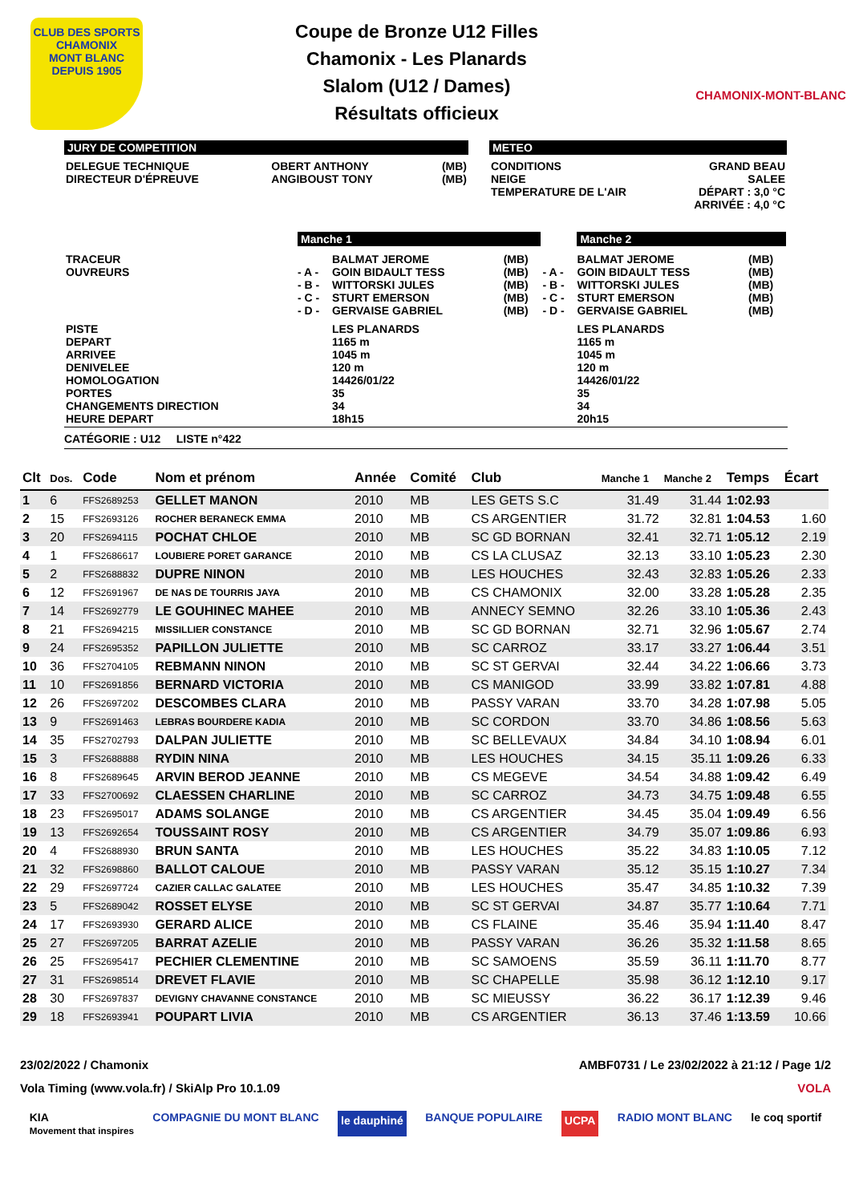CLUB DES SPORTS
CHAMONIX
MONT BLANC
DEPUIS 1905
Coupe de Bronze U12 Filles
Chamonix - Les Planards
Slalom (U12 / Dames)
Résultats officieux
CHAMONIX-MONT-BLANC
JURY DE COMPETITION
| DELEGUE TECHNIQUE DIRECTEUR D'ÉPREUVE | OBERT ANTHONY ANGIBOUST TONY | (MB) (MB) |
METEO
| CONDITIONS NEIGE TEMPERATURE DE L'AIR | GRAND BEAU SALEE DÉPART : 3,0 °C ARRIVÉE : 4,0 °C |
| | Manche 1 | | | | Manche 2 | |
| TRACEUR OUVREURS | - A - - B - - C - - D - | BALMAT JEROME GOIN BIDAULT TESS WITTORSKI JULES STURT EMERSON GERVAISE GABRIEL | (MB) (MB) (MB) (MB) (MB) | - A - - B - - C - - D - | BALMAT JEROME GOIN BIDAULT TESS WITTORSKI JULES STURT EMERSON GERVAISE GABRIEL | (MB) (MB) (MB) (MB) (MB) |
| PISTE DEPART ARRIVEE DENIVELEE HOMOLOGATION PORTES CHANGEMENTS DIRECTION HEURE DEPART | | LES PLANARDS 1165 m 1045 m 120 m 14426/01/22 35 34 18h15 | | | LES PLANARDS 1165 m 1045 m 120 m 14426/01/22 35 34 20h15 | |
CATÉGORIE : U12 LISTE n°422
| Clt | Dos. | Code | Nom et prénom | Année | Comité | Club | Manche 1 | Manche 2 | Temps | Écart |
| --- | --- | --- | --- | --- | --- | --- | --- | --- | --- | --- |
| 1 | 6 | FFS2689253 | GELLET MANON | 2010 | MB | LES GETS S.C | 31.49 | 31.44 | 1:02.93 | |
| 2 | 15 | FFS2693126 | ROCHER BERANECK EMMA | 2010 | MB | CS ARGENTIER | 31.72 | 32.81 | 1:04.53 | 1.60 |
| 3 | 20 | FFS2694115 | POCHAT CHLOE | 2010 | MB | SC GD BORNAN | 32.41 | 32.71 | 1:05.12 | 2.19 |
| 4 | 1 | FFS2686617 | LOUBIERE PORET GARANCE | 2010 | MB | CS LA CLUSAZ | 32.13 | 33.10 | 1:05.23 | 2.30 |
| 5 | 2 | FFS2688832 | DUPRE NINON | 2010 | MB | LES HOUCHES | 32.43 | 32.83 | 1:05.26 | 2.33 |
| 6 | 12 | FFS2691967 | DE NAS DE TOURRIS JAYA | 2010 | MB | CS CHAMONIX | 32.00 | 33.28 | 1:05.28 | 2.35 |
| 7 | 14 | FFS2692779 | LE GOUHINEC MAHEE | 2010 | MB | ANNECY SEMNO | 32.26 | 33.10 | 1:05.36 | 2.43 |
| 8 | 21 | FFS2694215 | MISSILLIER CONSTANCE | 2010 | MB | SC GD BORNAN | 32.71 | 32.96 | 1:05.67 | 2.74 |
| 9 | 24 | FFS2695352 | PAPILLON JULIETTE | 2010 | MB | SC CARROZ | 33.17 | 33.27 | 1:06.44 | 3.51 |
| 10 | 36 | FFS2704105 | REBMANN NINON | 2010 | MB | SC ST GERVAI | 32.44 | 34.22 | 1:06.66 | 3.73 |
| 11 | 10 | FFS2691856 | BERNARD VICTORIA | 2010 | MB | CS MANIGOD | 33.99 | 33.82 | 1:07.81 | 4.88 |
| 12 | 26 | FFS2697202 | DESCOMBES CLARA | 2010 | MB | PASSY VARAN | 33.70 | 34.28 | 1:07.98 | 5.05 |
| 13 | 9 | FFS2691463 | LEBRAS BOURDERE KADIA | 2010 | MB | SC CORDON | 33.70 | 34.86 | 1:08.56 | 5.63 |
| 14 | 35 | FFS2702793 | DALPAN JULIETTE | 2010 | MB | SC BELLEVAUX | 34.84 | 34.10 | 1:08.94 | 6.01 |
| 15 | 3 | FFS2688888 | RYDIN NINA | 2010 | MB | LES HOUCHES | 34.15 | 35.11 | 1:09.26 | 6.33 |
| 16 | 8 | FFS2689645 | ARVIN BEROD JEANNE | 2010 | MB | CS MEGEVE | 34.54 | 34.88 | 1:09.42 | 6.49 |
| 17 | 33 | FFS2700692 | CLAESSEN CHARLINE | 2010 | MB | SC CARROZ | 34.73 | 34.75 | 1:09.48 | 6.55 |
| 18 | 23 | FFS2695017 | ADAMS SOLANGE | 2010 | MB | CS ARGENTIER | 34.45 | 35.04 | 1:09.49 | 6.56 |
| 19 | 13 | FFS2692654 | TOUSSAINT ROSY | 2010 | MB | CS ARGENTIER | 34.79 | 35.07 | 1:09.86 | 6.93 |
| 20 | 4 | FFS2688930 | BRUN SANTA | 2010 | MB | LES HOUCHES | 35.22 | 34.83 | 1:10.05 | 7.12 |
| 21 | 32 | FFS2698860 | BALLOT CALOUE | 2010 | MB | PASSY VARAN | 35.12 | 35.15 | 1:10.27 | 7.34 |
| 22 | 29 | FFS2697724 | CAZIER CALLAC GALATEE | 2010 | MB | LES HOUCHES | 35.47 | 34.85 | 1:10.32 | 7.39 |
| 23 | 5 | FFS2689042 | ROSSET ELYSE | 2010 | MB | SC ST GERVAI | 34.87 | 35.77 | 1:10.64 | 7.71 |
| 24 | 17 | FFS2693930 | GERARD ALICE | 2010 | MB | CS FLAINE | 35.46 | 35.94 | 1:11.40 | 8.47 |
| 25 | 27 | FFS2697205 | BARRAT AZELIE | 2010 | MB | PASSY VARAN | 36.26 | 35.32 | 1:11.58 | 8.65 |
| 26 | 25 | FFS2695417 | PECHIER CLEMENTINE | 2010 | MB | SC SAMOENS | 35.59 | 36.11 | 1:11.70 | 8.77 |
| 27 | 31 | FFS2698514 | DREVET FLAVIE | 2010 | MB | SC CHAPELLE | 35.98 | 36.12 | 1:12.10 | 9.17 |
| 28 | 30 | FFS2697837 | DEVIGNY CHAVANNE CONSTANCE | 2010 | MB | SC MIEUSSY | 36.22 | 36.17 | 1:12.39 | 9.46 |
| 29 | 18 | FFS2693941 | POUPART LIVIA | 2010 | MB | CS ARGENTIER | 36.13 | 37.46 | 1:13.59 | 10.66 |
23/02/2022 / Chamonix AMBF0731 / Le 23/02/2022 à 21:12 / Page 1/2
Vola Timing (www.vola.fr) / SkiAlp Pro 10.1.09 VOLA
KIA
Movement that inspires COMPAGNIE DU MONT BLANC le dauphiné BANQUE POPULAIRE UCPA RADIO MONT BLANC le coq sportif